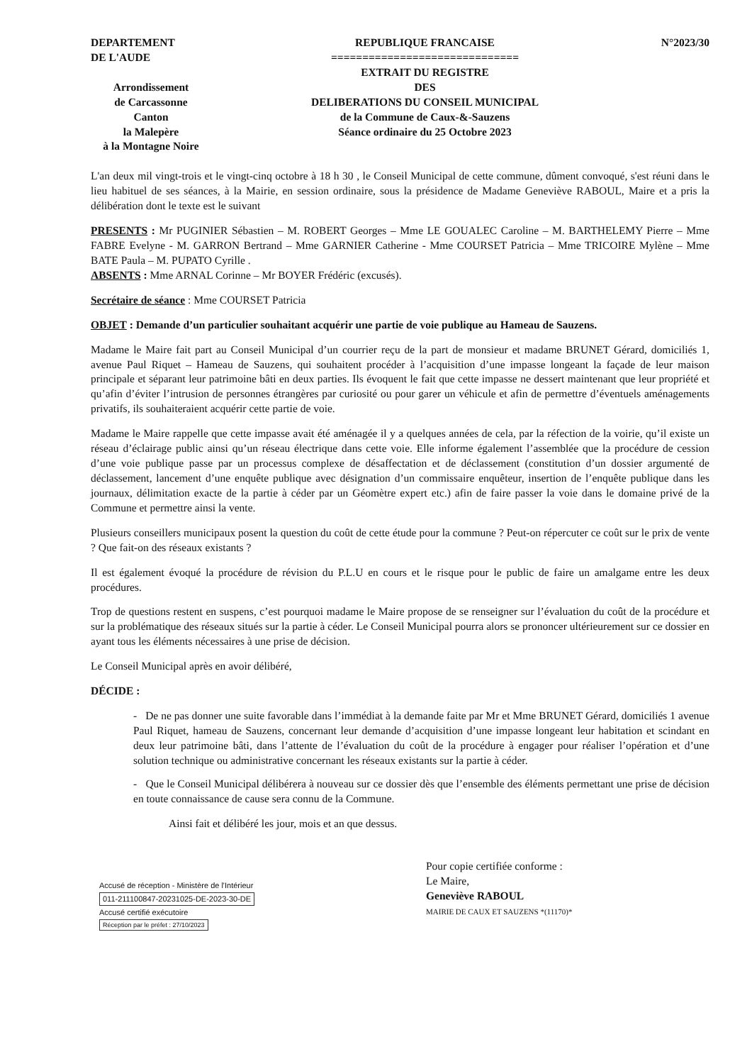DEPARTEMENT
DE L'AUDE
Arrondissement
de Carcassonne
Canton
la Malepère
à la Montagne Noire
REPUBLIQUE FRANCAISE
==============================
EXTRAIT DU REGISTRE
DES
DELIBERATIONS DU CONSEIL MUNICIPAL
de la Commune de Caux-&-Sauzens
Séance ordinaire du 25 Octobre 2023
N°2023/30
L'an deux mil vingt-trois et le vingt-cinq octobre à 18 h 30 , le Conseil Municipal de cette commune, dûment convoqué, s'est réuni dans le lieu habituel de ses séances, à la Mairie, en session ordinaire, sous la présidence de Madame Geneviève RABOUL, Maire et a pris la délibération dont le texte est le suivant
PRESENTS : Mr PUGINIER Sébastien – M. ROBERT Georges – Mme LE GOUALEC Caroline – M. BARTHELEMY Pierre – Mme FABRE Evelyne - M. GARRON Bertrand – Mme GARNIER Catherine - Mme COURSET Patricia – Mme TRICOIRE Mylène – Mme BATE Paula – M. PUPATO Cyrille .
ABSENTS : Mme ARNAL Corinne – Mr BOYER Frédéric (excusés).
Secrétaire de séance : Mme COURSET Patricia
OBJET : Demande d’un particulier souhaitant acquérir une partie de voie publique au Hameau de Sauzens.
Madame le Maire fait part au Conseil Municipal d’un courrier reçu de la part de monsieur et madame BRUNET Gérard, domiciliés 1, avenue Paul Riquet – Hameau de Sauzens, qui souhaitent procéder à l’acquisition d’une impasse longeant la façade de leur maison principale et séparant leur patrimoine bâti en deux parties. Ils évoquent le fait que cette impasse ne dessert maintenant que leur propriété et qu’afin d’éviter l’intrusion de personnes étrangères par curiosité ou pour garer un véhicule et afin de permettre d’éventuels aménagements privatifs, ils souhaiteraient acquérir cette partie de voie.
Madame le Maire rappelle que cette impasse avait été aménagée il y a quelques années de cela, par la réfection de la voirie, qu’il existe un réseau d’éclairage public ainsi qu’un réseau électrique dans cette voie. Elle informe également l’assemblée que la procédure de cession d’une voie publique passe par un processus complexe de désaffectation et de déclassement (constitution d’un dossier argumenté de déclassement, lancement d’une enquête publique avec désignation d’un commissaire enquêteur, insertion de l’enquête publique dans les journaux, délimitation exacte de la partie à céder par un Géomètre expert etc.) afin de faire passer la voie dans le domaine privé de la Commune et permettre ainsi la vente.
Plusieurs conseillers municipaux posent la question du coût de cette étude pour la commune ? Peut-on répercuter ce coût sur le prix de vente ? Que fait-on des réseaux existants ?
Il est également évoqué la procédure de révision du P.L.U en cours et le risque pour le public de faire un amalgame entre les deux procédures.
Trop de questions restent en suspens, c’est pourquoi madame le Maire propose de se renseigner sur l’évaluation du coût de la procédure et sur la problématique des réseaux situés sur la partie à céder. Le Conseil Municipal pourra alors se prononcer ultérieurement sur ce dossier en ayant tous les éléments nécessaires à une prise de décision.
Le Conseil Municipal après en avoir délibéré,
DÉCIDE :
- De ne pas donner une suite favorable dans l’immédiat à la demande faite par Mr et Mme BRUNET Gérard, domiciliés 1 avenue Paul Riquet, hameau de Sauzens, concernant leur demande d’acquisition d’une impasse longeant leur habitation et scindant en deux leur patrimoine bâti, dans l’attente de l’évaluation du coût de la procédure à engager pour réaliser l’opération et d’une solution technique ou administrative concernant les réseaux existants sur la partie à céder.
- Que le Conseil Municipal délibérera à nouveau sur ce dossier dès que l’ensemble des éléments permettant une prise de décision en toute connaissance de cause sera connu de la Commune.
Ainsi fait et délibéré les jour, mois et an que dessus.
Accusé de réception - Ministère de l'Intérieur
011-211100847-20231025-DE-2023-30-DE
Accusé certifié exécutoire
Réception par le préfet : 27/10/2023
Pour copie certifiée conforme :
Le Maire,
Geneviève RABOUL
MAIRIE DE CAUX ET SAUZENS *(11170)*